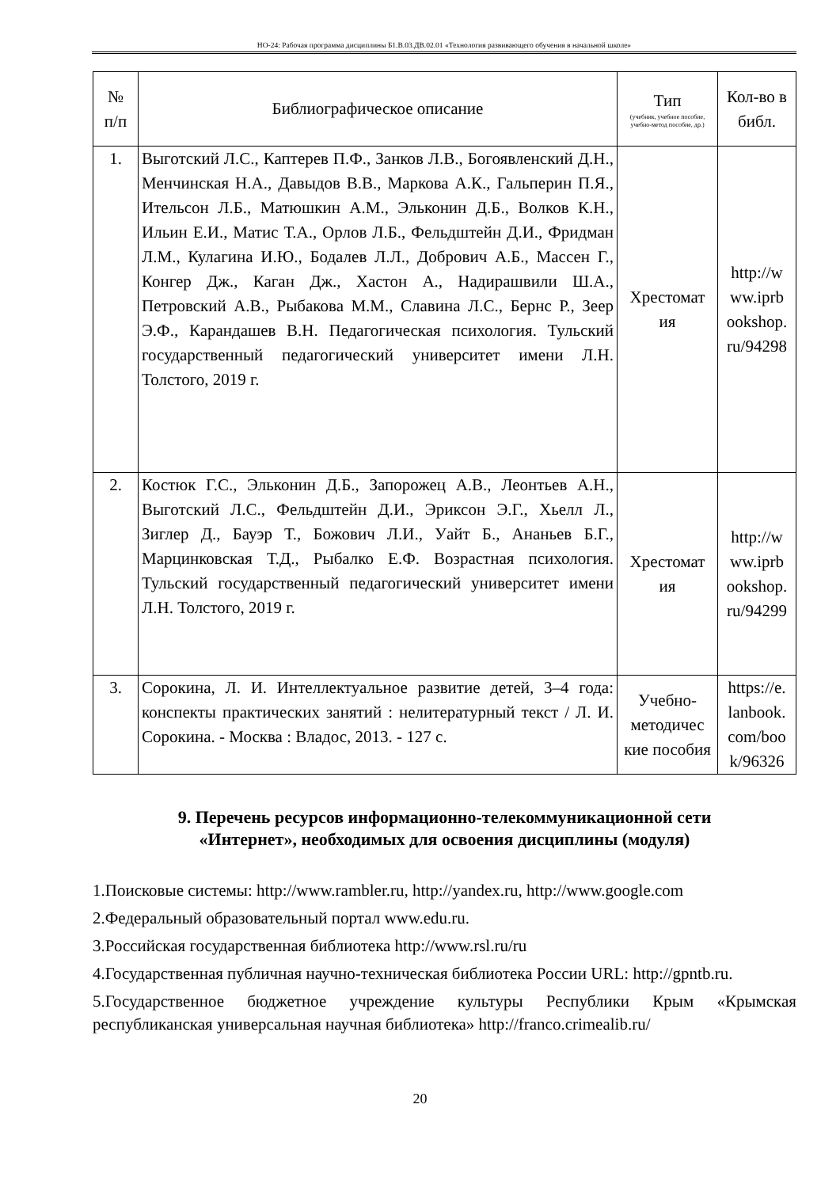НО-24: Рабочая программа дисциплины Б1.В.03.ДВ.02.01 «Технология развивающего обучения в начальной школе»
| № п/п | Библиографическое описание | Тип (учебник, учебное пособие, учебно-метод пособие, др.) | Кол-во в библ. |
| --- | --- | --- | --- |
| 1. | Выготский Л.С., Каптерев П.Ф., Занков Л.В., Богоявленский Д.Н., Менчинская Н.А., Давыдов В.В., Маркова А.К., Гальперин П.Я., Ительсон Л.Б., Матюшкин А.М., Эльконин Д.Б., Волков К.Н., Ильин Е.И., Матис Т.А., Орлов Л.Б., Фельдштейн Д.И., Фридман Л.М., Кулагина И.Ю., Бодалев Л.Л., Добрович А.Б., Массен Г., Конгер Дж., Каган Дж., Хастон А., Надирашвили Ш.А., Петровский А.В., Рыбакова М.М., Славина Л.С., Бернс Р., Зеер Э.Ф., Карандашев В.Н. Педагогическая психология. Тульский государственный педагогический университет имени Л.Н. Толстого, 2019 г. | Хрестомат ия | http://w ww.iprb ookshop. ru/94298 |
| 2. | Костюк Г.С., Эльконин Д.Б., Запорожец А.В., Леонтьев А.Н., Выготский Л.С., Фельдштейн Д.И., Эриксон Э.Г., Хьелл Л., Зиглер Д., Бауэр Т., Божович Л.И., Уайт Б., Ананьев Б.Г., Марцинковская Т.Д., Рыбалко Е.Ф. Возрастная психология. Тульский государственный педагогический университет имени Л.Н. Толстого, 2019 г. | Хрестомат ия | http://w ww.iprb ookshop. ru/94299 |
| 3. | Сорокина, Л. И. Интеллектуальное развитие детей, 3–4 года: конспекты практических занятий : нелитературный текст / Л. И. Сорокина. - Москва : Владос, 2013. - 127 с. | Учебно-методичес кие пособия | https://e. lanbook. com/boo k/96326 |
9. Перечень ресурсов информационно-телекоммуникационной сети «Интернет», необходимых для освоения дисциплины (модуля)
1.Поисковые системы: http://www.rambler.ru, http://yandex.ru, http://www.google.com
2.Федеральный образовательный портал www.edu.ru.
3.Российская государственная библиотека http://www.rsl.ru/ru
4.Государственная публичная научно-техническая библиотека России URL: http://gpntb.ru.
5.Государственное бюджетное учреждение культуры Республики Крым «Крымская республиканская универсальная научная библиотека» http://franco.crimealib.ru/
20